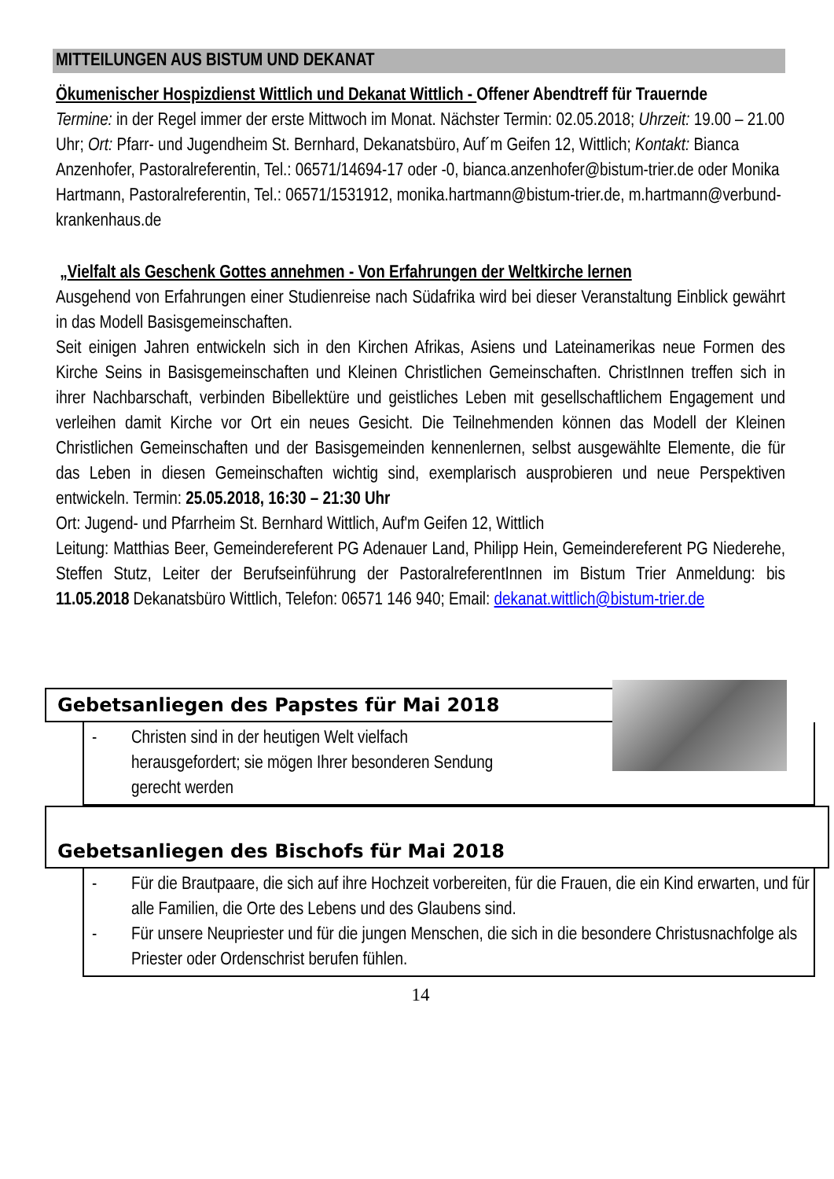MITTEILUNGEN AUS BISTUM UND DEKANAT
Ökumenischer Hospizdienst Wittlich und Dekanat Wittlich - Offener Abendtreff für Trauernde
Termine: in der Regel immer der erste Mittwoch im Monat. Nächster Termin: 02.05.2018; Uhrzeit: 19.00 – 21.00 Uhr; Ort: Pfarr- und Jugendheim St. Bernhard, Dekanatsbüro, Auf´m Geifen 12, Wittlich; Kontakt: Bianca Anzenhofer, Pastoralreferentin, Tel.: 06571/14694-17 oder -0, bianca.anzenhofer@bistum-trier.de oder Monika Hartmann, Pastoralreferentin, Tel.: 06571/1531912, monika.hartmann@bistum-trier.de, m.hartmann@verbund-krankenhaus.de
„Vielfalt als Geschenk Gottes annehmen - Von Erfahrungen der Weltkirche lernen
Ausgehend von Erfahrungen einer Studienreise nach Südafrika wird bei dieser Veranstaltung Einblick gewährt in das Modell Basisgemeinschaften.
Seit einigen Jahren entwickeln sich in den Kirchen Afrikas, Asiens und Lateinamerikas neue Formen des Kirche Seins in Basisgemeinschaften und Kleinen Christlichen Gemeinschaften. ChristInnen treffen sich in ihrer Nachbarschaft, verbinden Bibellektüre und geistliches Leben mit gesellschaftlichem Engagement und verleihen damit Kirche vor Ort ein neues Gesicht. Die Teilnehmenden können das Modell der Kleinen Christlichen Gemeinschaften und der Basisgemeinden kennenlernen, selbst ausgewählte Elemente, die für das Leben in diesen Gemeinschaften wichtig sind, exemplarisch ausprobieren und neue Perspektiven entwickeln. Termin: 25.05.2018, 16:30 – 21:30 Uhr
Ort: Jugend- und Pfarrheim St. Bernhard Wittlich, Auf'm Geifen 12, Wittlich
Leitung: Matthias Beer, Gemeindereferent PG Adenauer Land, Philipp Hein, Gemeindereferent PG Niederehe, Steffen Stutz, Leiter der Berufseinführung der PastoralreferentInnen im Bistum Trier Anmeldung: bis 11.05.2018 Dekanatsbüro Wittlich, Telefon: 06571 146 940; Email: dekanat.wittlich@bistum-trier.de
Gebetsanliegen des Papstes für Mai 2018
- Christen sind in der heutigen Welt vielfach
herausgefordert; sie mögen Ihrer besonderen Sendung
gerecht werden
Gebetsanliegen des Bischofs für Mai 2018
- Für die Brautpaare, die sich auf ihre Hochzeit vorbereiten, für die Frauen, die ein Kind erwarten, und für alle Familien, die Orte des Lebens und des Glaubens sind.
- Für unsere Neupriester und für die jungen Menschen, die sich in die besondere Christusnachfolge als Priester oder Ordenschrist berufen fühlen.
14